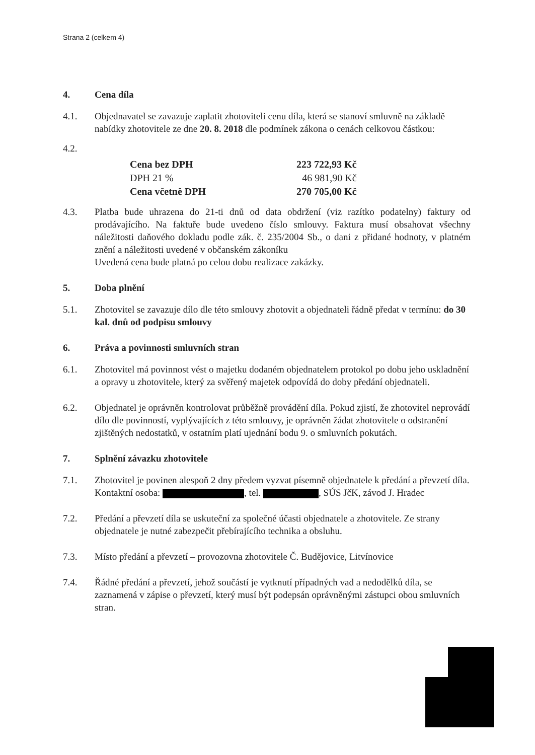Strana 2 (celkem 4)
4. Cena díla
4.1. Objednavatel se zavazuje zaplatit zhotoviteli cenu díla, která se stanoví smluvně na základě nabídky zhotovitele ze dne 20. 8. 2018 dle podmínek zákona o cenách celkovou částkou:
4.2.
| Cena bez DPH | 223 722,93 Kč |
| DPH 21 % | 46 981,90 Kč |
| Cena včetně DPH | 270 705,00 Kč |
4.3. Platba bude uhrazena do 21-ti dnů od data obdržení (viz razítko podatelny) faktury od prodávajícího. Na faktuře bude uvedeno číslo smlouvy. Faktura musí obsahovat všechny náležitosti daňového dokladu podle zák. č. 235/2004 Sb., o dani z přidané hodnoty, v platném znění a náležitosti uvedené v občanském zákoníku
Uvedená cena bude platná po celou dobu realizace zakázky.
5. Doba plnění
5.1. Zhotovitel se zavazuje dílo dle této smlouvy zhotovit a objednateli řádně předat v termínu: do 30 kal. dnů od podpisu smlouvy
6. Práva a povinnosti smluvních stran
6.1. Zhotovitel má povinnost vést o majetku dodaném objednatelem protokol po dobu jeho uskladnění a opravy u zhotovitele, který za svěřený majetek odpovídá do doby předání objednateli.
6.2. Objednatel je oprávněn kontrolovat průběžně provádění díla. Pokud zjistí, že zhotovitel neprovádí dílo dle povinností, vyplývajících z této smlouvy, je oprávněn žádat zhotovitele o odstranění zjištěných nedostatků, v ostatním platí ujednání bodu 9. o smluvních pokutách.
7. Splnění závazku zhotovitele
7.1. Zhotovitel je povinen alespoň 2 dny předem vyzvat písemně objednatele k předání a převzetí díla.
Kontaktní osoba: , tel. , SÚS JčK, závod J. Hradec
7.2. Předání a převzetí díla se uskuteční za společné účasti objednatele a zhotovitele. Ze strany objednatele je nutné zabezpečit přebírajícího technika a obsluhu.
7.3. Místo předání a převzetí – provozovna zhotovitele Č. Budějovice, Litvínovice
7.4. Řádné předání a převzetí, jehož součástí je vytknutí případných vad a nedodělků díla, se zaznamená v zápise o převzetí, který musí být podepsán oprávněnými zástupci obou smluvních stran.